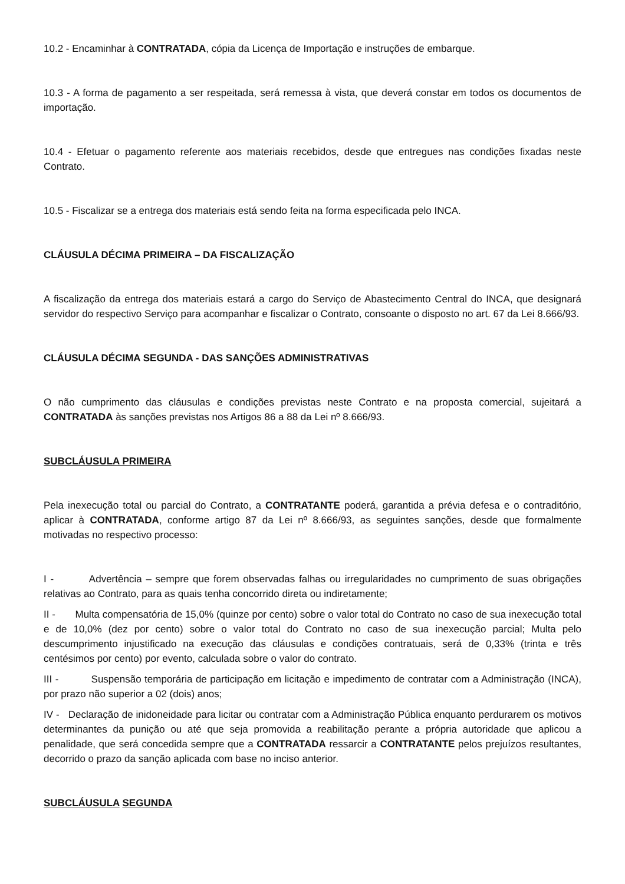10.2 - Encaminhar à CONTRATADA, cópia da Licença de Importação e instruções de embarque.
10.3 - A forma de pagamento a ser respeitada, será remessa à vista, que deverá constar em todos os documentos de importação.
10.4 - Efetuar o pagamento referente aos materiais recebidos, desde que entregues nas condições fixadas neste Contrato.
10.5 - Fiscalizar se a entrega dos materiais está sendo feita na forma especificada pelo INCA.
CLÁUSULA DÉCIMA PRIMEIRA – DA FISCALIZAÇÃO
A fiscalização da entrega dos materiais estará a cargo do Serviço de Abastecimento Central do INCA, que designará servidor do respectivo Serviço para acompanhar e fiscalizar o Contrato, consoante o disposto no art. 67 da Lei 8.666/93.
CLÁUSULA DÉCIMA SEGUNDA - DAS SANÇÕES ADMINISTRATIVAS
O não cumprimento das cláusulas e condições previstas neste Contrato e na proposta comercial, sujeitará a CONTRATADA às sanções previstas nos Artigos 86 a 88 da Lei nº 8.666/93.
SUBCLÁUSULA PRIMEIRA
Pela inexecução total ou parcial do Contrato, a CONTRATANTE poderá, garantida a prévia defesa e o contraditório, aplicar à CONTRATADA, conforme artigo 87 da Lei nº 8.666/93, as seguintes sanções, desde que formalmente motivadas no respectivo processo:
I - Advertência – sempre que forem observadas falhas ou irregularidades no cumprimento de suas obrigações relativas ao Contrato, para as quais tenha concorrido direta ou indiretamente;
II - Multa compensatória de 15,0% (quinze por cento) sobre o valor total do Contrato no caso de sua inexecução total e de 10,0% (dez por cento) sobre o valor total do Contrato no caso de sua inexecução parcial; Multa pelo descumprimento injustificado na execução das cláusulas e condições contratuais, será de 0,33% (trinta e três centésimos por cento) por evento, calculada sobre o valor do contrato.
III - Suspensão temporária de participação em licitação e impedimento de contratar com a Administração (INCA), por prazo não superior a 02 (dois) anos;
IV - Declaração de inidoneidade para licitar ou contratar com a Administração Pública enquanto perdurarem os motivos determinantes da punição ou até que seja promovida a reabilitação perante a própria autoridade que aplicou a penalidade, que será concedida sempre que a CONTRATADA ressarcir a CONTRATANTE pelos prejuízos resultantes, decorrido o prazo da sanção aplicada com base no inciso anterior.
SUBCLÁUSULA SEGUNDA